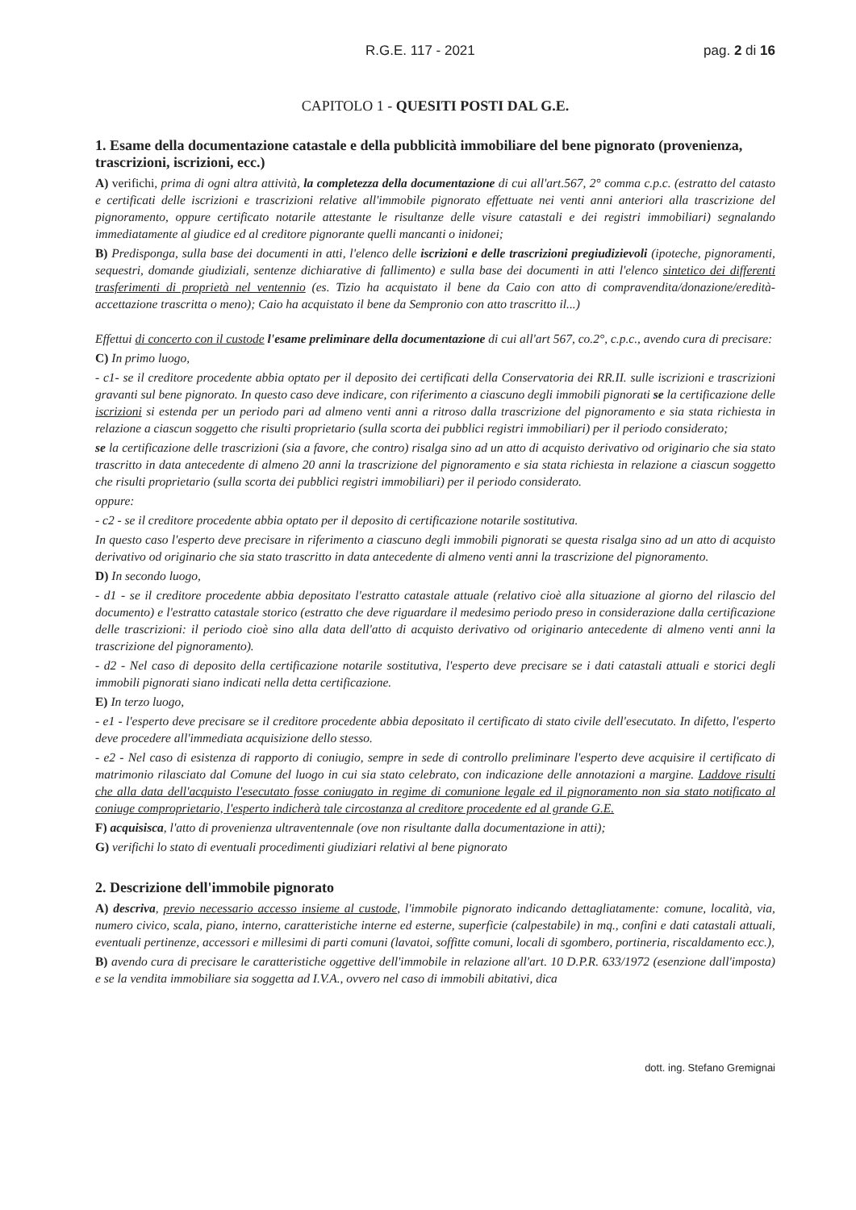R.G.E. 117 - 2021 pag. 2 di 16
CAPITOLO 1 - QUESITI POSTI DAL G.E.
1. Esame della documentazione catastale e della pubblicità immobiliare del bene pignorato (provenienza, trascrizioni, iscrizioni, ecc.)
A) verifichi, prima di ogni altra attività, la completezza della documentazione di cui all'art.567, 2° comma c.p.c. (estratto del catasto e certificati delle iscrizioni e trascrizioni relative all'immobile pignorato effettuate nei venti anni anteriori alla trascrizione del pignoramento, oppure certificato notarile attestante le risultanze delle visure catastali e dei registri immobiliari) segnalando immediatamente al giudice ed al creditore pignorante quelli mancanti o inidonei;
B) Predisponga, sulla base dei documenti in atti, l'elenco delle iscrizioni e delle trascrizioni pregiudizievoli (ipoteche, pignoramenti, sequestri, domande giudiziali, sentenze dichiarative di fallimento) e sulla base dei documenti in atti l'elenco sintetico dei differenti trasferimenti di proprietà nel ventennio (es. Tizio ha acquistato il bene da Caio con atto di compravendita/donazione/eredità-accettazione trascritta o meno); Caio ha acquistato il bene da Sempronio con atto trascritto il...)
Effettui di concerto con il custode l'esame preliminare della documentazione di cui all'art 567, co.2°, c.p.c., avendo cura di precisare:
C) In primo luogo,
- c1- se il creditore procedente abbia optato per il deposito dei certificati della Conservatoria dei RR.II. sulle iscrizioni e trascrizioni gravanti sul bene pignorato. In questo caso deve indicare, con riferimento a ciascuno degli immobili pignorati se la certificazione delle iscrizioni si estenda per un periodo pari ad almeno venti anni a ritroso dalla trascrizione del pignoramento e sia stata richiesta in relazione a ciascun soggetto che risulti proprietario (sulla scorta dei pubblici registri immobiliari) per il periodo considerato;
se la certificazione delle trascrizioni (sia a favore, che contro) risalga sino ad un atto di acquisto derivativo od originario che sia stato trascritto in data antecedente di almeno 20 anni la trascrizione del pignoramento e sia stata richiesta in relazione a ciascun soggetto che risulti proprietario (sulla scorta dei pubblici registri immobiliari) per il periodo considerato.
oppure:
- c2 - se il creditore procedente abbia optato per il deposito di certificazione notarile sostitutiva.
In questo caso l'esperto deve precisare in riferimento a ciascuno degli immobili pignorati se questa risalga sino ad un atto di acquisto derivativo od originario che sia stato trascritto in data antecedente di almeno venti anni la trascrizione del pignoramento.
D) In secondo luogo,
- d1 - se il creditore procedente abbia depositato l'estratto catastale attuale (relativo cioè alla situazione al giorno del rilascio del documento) e l'estratto catastale storico (estratto che deve riguardare il medesimo periodo preso in considerazione dalla certificazione delle trascrizioni: il periodo cioè sino alla data dell'atto di acquisto derivativo od originario antecedente di almeno venti anni la trascrizione del pignoramento).
- d2 - Nel caso di deposito della certificazione notarile sostitutiva, l'esperto deve precisare se i dati catastali attuali e storici degli immobili pignorati siano indicati nella detta certificazione.
E) In terzo luogo,
- e1 - l'esperto deve precisare se il creditore procedente abbia depositato il certificato di stato civile dell'esecutato. In difetto, l'esperto deve procedere all'immediata acquisizione dello stesso.
- e2 - Nel caso di esistenza di rapporto di coniugio, sempre in sede di controllo preliminare l'esperto deve acquisire il certificato di matrimonio rilasciato dal Comune del luogo in cui sia stato celebrato, con indicazione delle annotazioni a margine. Laddove risulti che alla data dell'acquisto l'esecutato fosse coniugato in regime di comunione legale ed il pignoramento non sia stato notificato al coniuge comproprietario, l'esperto indicherà tale circostanza al creditore procedente ed al grande G.E.
F) acquisisca, l'atto di provenienza ultraventennale (ove non risultante dalla documentazione in atti);
G) verifichi lo stato di eventuali procedimenti giudiziari relativi al bene pignorato
2. Descrizione dell'immobile pignorato
A) descriva, previo necessario accesso insieme al custode, l'immobile pignorato indicando dettagliatamente: comune, località, via, numero civico, scala, piano, interno, caratteristiche interne ed esterne, superficie (calpestabile) in mq., confini e dati catastali attuali, eventuali pertinenze, accessori e millesimi di parti comuni (lavatoi, soffitte comuni, locali di sgombero, portineria, riscaldamento ecc.),
B) avendo cura di precisare le caratteristiche oggettive dell'immobile in relazione all'art. 10 D.P.R. 633/1972 (esenzione dall'imposta) e se la vendita immobiliare sia soggetta ad I.V.A., ovvero nel caso di immobili abitativi, dica
dott. ing. Stefano Gremignai